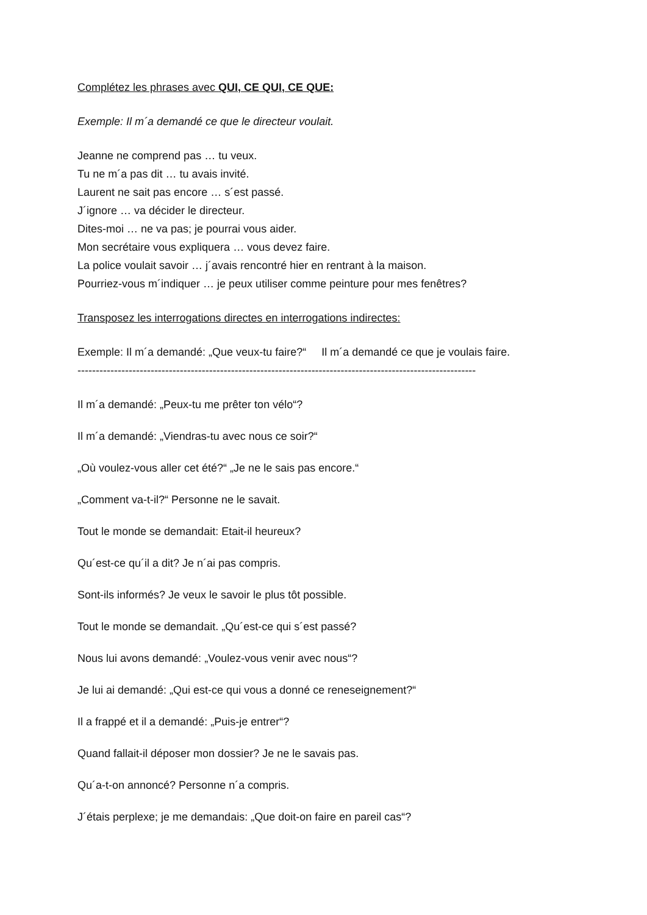Complétez les phrases avec QUI, CE QUI, CE QUE:
Exemple: Il m´a demandé ce que le directeur voulait.
Jeanne ne comprend pas … tu veux.
Tu ne m´a pas dit … tu avais invité.
Laurent ne sait pas encore … s´est passé.
J´ignore … va décider le directeur.
Dites-moi … ne va pas; je pourrai vous aider.
Mon secrétaire vous expliquera … vous devez faire.
La police voulait savoir … j´avais rencontré hier en rentrant à la maison.
Pourriez-vous m´indiquer … je peux utiliser comme peinture pour mes fenêtres?
Transposez les interrogations directes en interrogations indirectes:
Exemple: Il m´a demandé: „Que veux-tu faire?“ Il m´a demandé ce que je voulais faire.
-------------------------------------------------------------------------------------------------------------
Il m´a demandé: „Peux-tu me prêter ton vélo“?
Il m´a demandé: „Viendras-tu avec nous ce soir?“
„Où voulez-vous aller cet été?“ „Je ne le sais pas encore.“
„Comment va-t-il?“ Personne ne le savait.
Tout le monde se demandait: Etait-il heureux?
Qu´est-ce qu´il a dit? Je n´ai pas compris.
Sont-ils informés? Je veux le savoir le plus tôt possible.
Tout le monde se demandait. „Qu´est-ce qui s´est passé?
Nous lui avons demandé: „Voulez-vous venir avec nous“?
Je lui ai demandé: „Qui est-ce qui vous a donné ce reneseignement?“
Il a frappé et il a demandé: „Puis-je entrer“?
Quand fallait-il déposer mon dossier? Je ne le savais pas.
Qu´a-t-on annoncé? Personne n´a compris.
J´étais perplexe; je me demandais: „Que doit-on faire en pareil cas“?